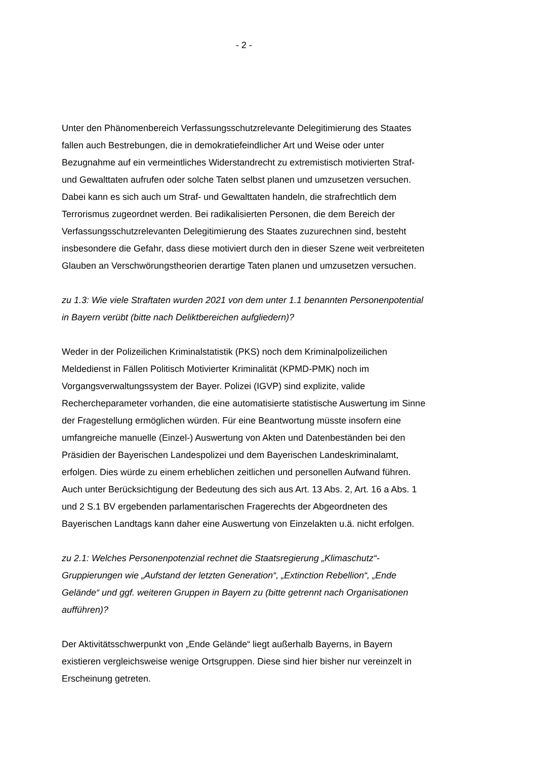- 2 -
Unter den Phänomenbereich Verfassungsschutzrelevante Delegitimierung des Staates fallen auch Bestrebungen, die in demokratiefeindlicher Art und Weise oder unter Bezugnahme auf ein vermeintliches Widerstandrecht zu extremistisch motivierten Straf- und Gewalttaten aufrufen oder solche Taten selbst planen und umzusetzen versuchen. Dabei kann es sich auch um Straf- und Gewalttaten handeln, die strafrechtlich dem Terrorismus zugeordnet werden. Bei radikalisierten Personen, die dem Bereich der Verfassungsschutzrelevanten Delegitimierung des Staates zuzurechnen sind, besteht insbesondere die Gefahr, dass diese motiviert durch den in dieser Szene weit verbreiteten Glauben an Verschwörungstheorien derartige Taten planen und umzusetzen versuchen.
zu 1.3: Wie viele Straftaten wurden 2021 von dem unter 1.1 benannten Personenpotential in Bayern verübt (bitte nach Deliktbereichen aufgliedern)?
Weder in der Polizeilichen Kriminalstatistik (PKS) noch dem Kriminalpolizeilichen Meldedienst in Fällen Politisch Motivierter Kriminalität (KPMD-PMK) noch im Vorgangsverwaltungssystem der Bayer. Polizei (IGVP) sind explizite, valide Rechercheparameter vorhanden, die eine automatisierte statistische Auswertung im Sinne der Fragestellung ermöglichen würden. Für eine Beantwortung müsste insofern eine umfangreiche manuelle (Einzel-) Auswertung von Akten und Datenbeständen bei den Präsidien der Bayerischen Landespolizei und dem Bayerischen Landeskriminalamt, erfolgen. Dies würde zu einem erheblichen zeitlichen und personellen Aufwand führen. Auch unter Berücksichtigung der Bedeutung des sich aus Art. 13 Abs. 2, Art. 16 a Abs. 1 und 2 S.1 BV ergebenden parlamentarischen Fragerechts der Abgeordneten des Bayerischen Landtags kann daher eine Auswertung von Einzelakten u.ä. nicht erfolgen.
zu 2.1: Welches Personenpotenzial rechnet die Staatsregierung „Klimaschutz“-Gruppierungen wie „Aufstand der letzten Generation“, „Extinction Rebellion“, „Ende Gelände“ und ggf. weiteren Gruppen in Bayern zu (bitte getrennt nach Organisationen aufführen)?
Der Aktivitätsschwerpunkt von „Ende Gelände“ liegt außerhalb Bayerns, in Bayern existieren vergleichsweise wenige Ortsgruppen. Diese sind hier bisher nur vereinzelt in Erscheinung getreten.